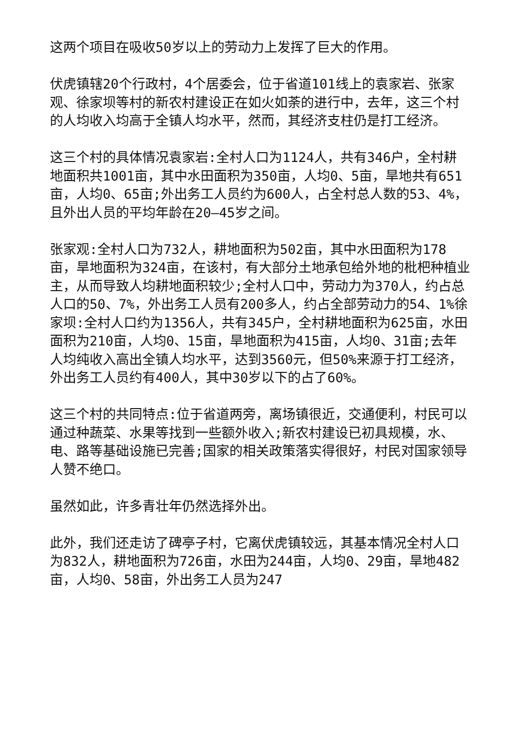这两个项目在吸收50岁以上的劳动力上发挥了巨大的作用。
伏虎镇辖20个行政村，4个居委会，位于省道101线上的袁家岩、张家观、徐家坝等村的新农村建设正在如火如荼的进行中，去年，这三个村的人均收入均高于全镇人均水平，然而，其经济支柱仍是打工经济。
这三个村的具体情况袁家岩:全村人口为1124人，共有346户，全村耕地面积共1001亩，其中水田面积为350亩，人均0、5亩，旱地共有651亩，人均0、65亩;外出务工人员约为600人，占全村总人数的53、4%，且外出人员的平均年龄在20—45岁之间。
张家观:全村人口为732人，耕地面积为502亩，其中水田面积为178亩，旱地面积为324亩，在该村，有大部分土地承包给外地的枇杷种植业主，从而导致人均耕地面积较少;全村人口中，劳动力为370人，约占总人口的50、7%，外出务工人员有200多人，约占全部劳动力的54、1%徐家坝:全村人口约为1356人，共有345户，全村耕地面积为625亩，水田面积为210亩，人均0、15亩，旱地面积为415亩，人均0、31亩;去年人均纯收入高出全镇人均水平，达到3560元，但50%来源于打工经济，外出务工人员约有400人，其中30岁以下的占了60%。
这三个村的共同特点:位于省道两旁，离场镇很近，交通便利，村民可以通过种蔬菜、水果等找到一些额外收入;新农村建设已初具规模，水、电、路等基础设施已完善;国家的相关政策落实得很好，村民对国家领导人赞不绝口。
虽然如此，许多青壮年仍然选择外出。
此外，我们还走访了碑亭子村，它离伏虎镇较远，其基本情况全村人口为832人，耕地面积为726亩，水田为244亩，人均0、29亩，旱地482亩，人均0、58亩，外出务工人员为247